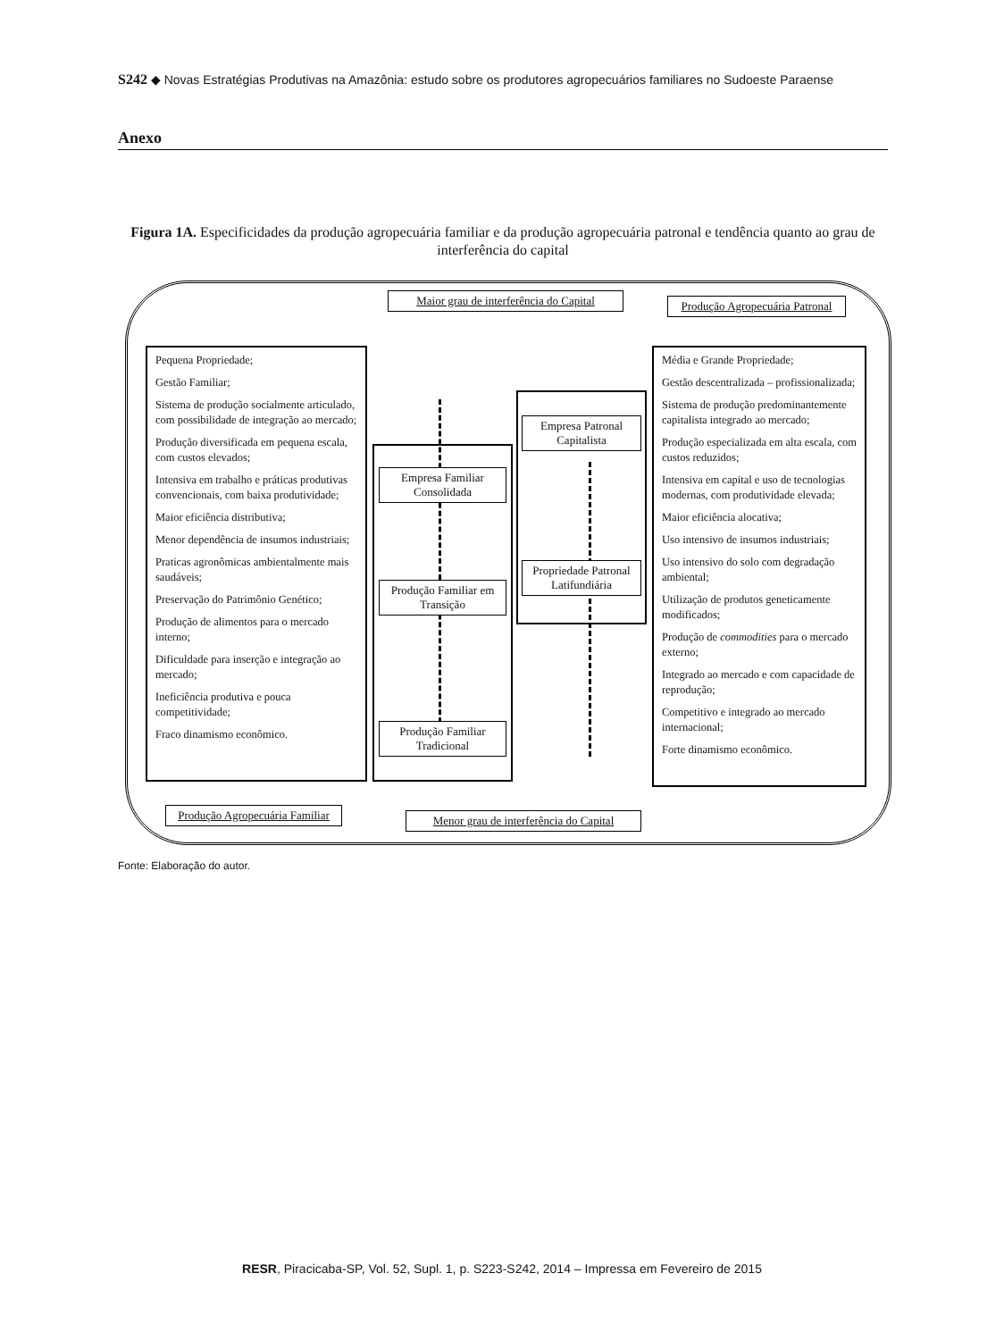S242 ◆ Novas Estratégias Produtivas na Amazônia: estudo sobre os produtores agropecuários familiares no Sudoeste Paraense
Anexo
Figura 1A. Especificidades da produção agropecuária familiar e da produção agropecuária patronal e tendência quanto ao grau de interferência do capital
Maior grau de interferência do Capital
Produção Agropecuária Patronal
Pequena Propriedade;
Gestão Familiar;
Sistema de produção socialmente articulado, com possibilidade de integração ao mercado;
Produção diversificada em pequena escala, com custos elevados;
Intensiva em trabalho e práticas produtivas convencionais, com baixa produtividade;
Maior eficiência distributiva;
Menor dependência de insumos industriais;
Praticas agronômicas ambientalmente mais saudáveis;
Preservação do Patrimônio Genético;
Produção de alimentos para o mercado interno;
Dificuldade para inserção e integração ao mercado;
Ineficiência produtiva e pouca competitividade;
Fraco dinamismo econômico.
Empresa Familiar Consolidada
Produção Familiar em Transição
Produção Familiar Tradicional
Empresa Patronal Capitalista
Propriedade Patronal Latifundiária
Média e Grande Propriedade;
Gestão descentralizada – profissionalizada;
Sistema de produção predominantemente capitalista integrado ao mercado;
Produção especializada em alta escala, com custos reduzidos;
Intensiva em capital e uso de tecnologias modernas, com produtividade elevada;
Maior eficiência alocativa;
Uso intensivo de insumos industriais;
Uso intensivo do solo com degradação ambiental;
Utilização de produtos geneticamente modificados;
Produção de commodities para o mercado externo;
Integrado ao mercado e com capacidade de reprodução;
Competitivo e integrado ao mercado internacional;
Forte dinamismo econômico.
Produção Agropecuária Familiar
Menor grau de interferência do Capital
Fonte: Elaboração do autor.
RESR, Piracicaba-SP, Vol. 52, Supl. 1, p. S223-S242, 2014 – Impressa em Fevereiro de 2015